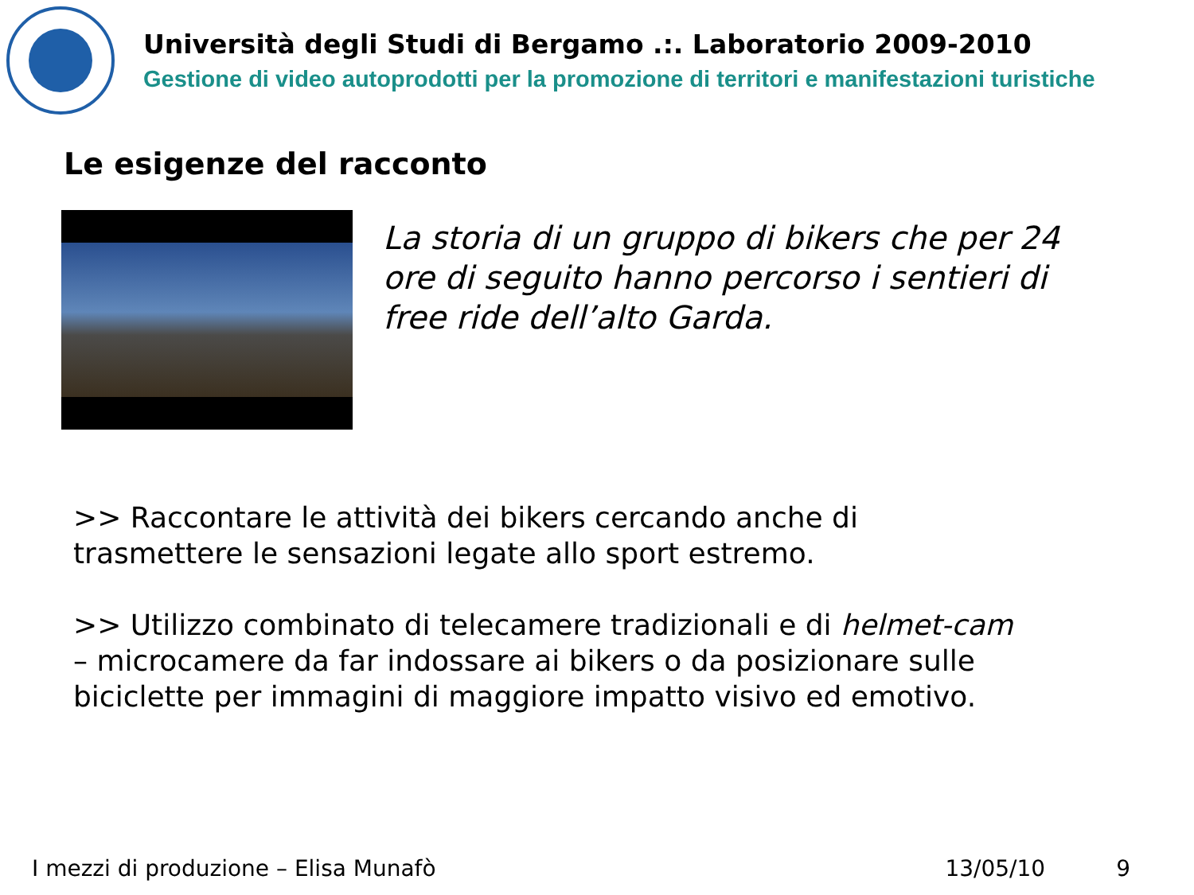Università degli Studi di Bergamo .:. Laboratorio 2009-2010
Gestione di video autoprodotti per la promozione di territori e manifestazioni turistiche
Le esigenze del racconto
La storia di un gruppo di bikers che per 24 ore di seguito hanno percorso i sentieri di free ride dell’alto Garda.
>> Raccontare le attività dei bikers cercando anche di trasmettere le sensazioni legate allo sport estremo.
>> Utilizzo combinato di telecamere tradizionali e di helmet-cam – microcamere da far indossare ai bikers o da posizionare sulle biciclette per immagini di maggiore impatto visivo ed emotivo.
I mezzi di produzione – Elisa Munafò 13/05/10 9